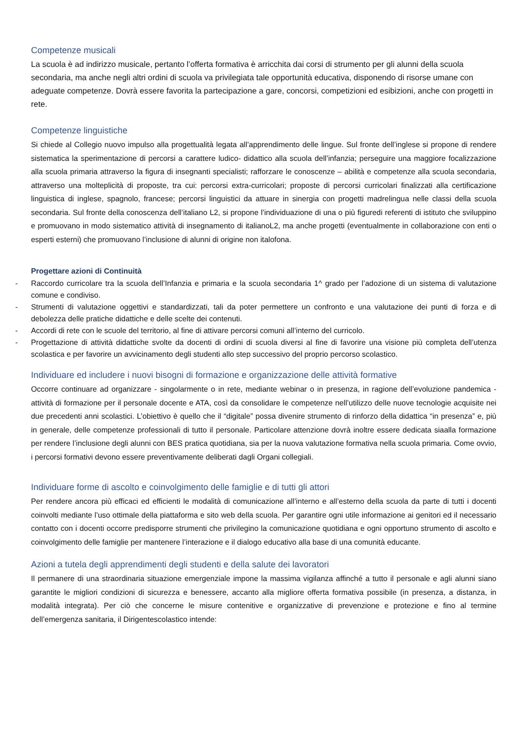Competenze musicali
La scuola è ad indirizzo musicale, pertanto l’offerta formativa è arricchita dai corsi di strumento per gli alunni della scuola secondaria, ma anche negli altri ordini di scuola va privilegiata tale opportunità educativa, disponendo di risorse umane con adeguate competenze. Dovrà essere favorita la partecipazione a gare, concorsi, competizioni ed esibizioni, anche con progetti in rete.
Competenze linguistiche
Si chiede al Collegio nuovo impulso alla progettualità legata all’apprendimento delle lingue. Sul fronte dell’inglese si propone di rendere sistematica la sperimentazione di percorsi a carattere ludico- didattico alla scuola dell’infanzia; perseguire una maggiore focalizzazione alla scuola primaria attraverso la figura di insegnanti specialisti; rafforzare le conoscenze – abilità e competenze alla scuola secondaria, attraverso una molteplicità di proposte, tra cui: percorsi extra-curricolari; proposte di percorsi curricolari finalizzati alla certificazione linguistica di inglese, spagnolo, francese; percorsi linguistici da attuare in sinergia con progetti madrelingua nelle classi della scuola secondaria. Sul fronte della conoscenza dell’italiano L2, si propone l’individuazione di una o più figuredi referenti di istituto che sviluppino e promuovano in modo sistematico attività di insegnamento di italianoL2, ma anche progetti (eventualmente in collaborazione con enti o esperti esterni) che promuovano l’inclusione di alunni di origine non italofona.
Progettare azioni di Continuità
- Raccordo curricolare tra la scuola dell’Infanzia e primaria e la scuola secondaria 1^ grado per l’adozione di un sistema di valutazione comune e condiviso.
- Strumenti di valutazione oggettivi e standardizzati, tali da poter permettere un confronto e una valutazione dei punti di forza e di debolezza delle pratiche didattiche e delle scelte dei contenuti.
- Accordi di rete con le scuole del territorio, al fine di attivare percorsi comuni all’interno del curricolo.
- Progettazione di attività didattiche svolte da docenti di ordini di scuola diversi al fine di favorire una visione più completa dell’utenza scolastica e per favorire un avvicinamento degli studenti allo step successivo del proprio percorso scolastico.
Individuare ed includere i nuovi bisogni di formazione e organizzazione delle attività formative
Occorre continuare ad organizzare - singolarmente o in rete, mediante webinar o in presenza, in ragione dell’evoluzione pandemica - attività di formazione per il personale docente e ATA, così da consolidare le competenze nell’utilizzo delle nuove tecnologie acquisite nei due precedenti anni scolastici. L’obiettivo è quello che il “digitale” possa divenire strumento di rinforzo della didattica “in presenza” e, più in generale, delle competenze professionali di tutto il personale. Particolare attenzione dovrà inoltre essere dedicata siaalla formazione per rendere l’inclusione degli alunni con BES pratica quotidiana, sia per la nuova valutazione formativa nella scuola primaria. Come ovvio, i percorsi formativi devono essere preventivamente deliberati dagli Organi collegiali.
Individuare forme di ascolto e coinvolgimento delle famiglie e di tutti gli attori
Per rendere ancora più efficaci ed efficienti le modalità di comunicazione all’interno e all’esterno della scuola da parte di tutti i docenti coinvolti mediante l’uso ottimale della piattaforma e sito web della scuola. Per garantire ogni utile informazione ai genitori ed il necessario contatto con i docenti occorre predisporre strumenti che privilegino la comunicazione quotidiana e ogni opportuno strumento di ascolto e coinvolgimento delle famiglie per mantenere l’interazione e il dialogo educativo alla base di una comunità educante.
Azioni a tutela degli apprendimenti degli studenti e della salute dei lavoratori
Il permanere di una straordinaria situazione emergenziale impone la massima vigilanza affinché a tutto il personale e agli alunni siano garantite le migliori condizioni di sicurezza e benessere, accanto alla migliore offerta formativa possibile (in presenza, a distanza, in modalità integrata). Per ciò che concerne le misure contenitive e organizzative di prevenzione e protezione e fino al termine dell’emergenza sanitaria, il Dirigentescolastico intende: